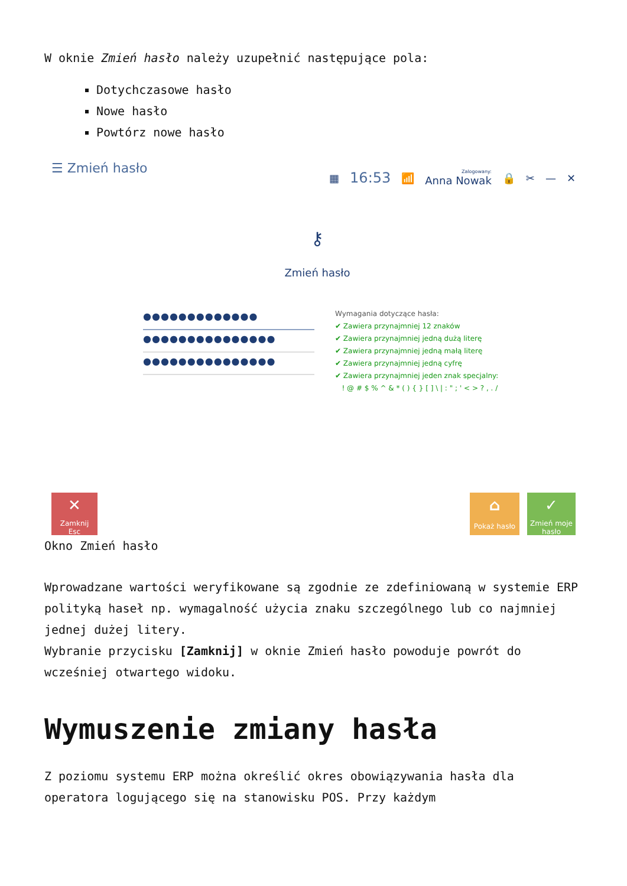W oknie Zmień hasło należy uzupełnić następujące pola:
Dotychczasowe hasło
Nowe hasło
Powtórz nowe hasło
☰ Zmień hasło
▦ 16:53 📶 Zalogowany:
Anna Nowak 🔒 ✂ — ✕
⚷
Zmień hasło
●●●●●●●●●●●●●
●●●●●●●●●●●●●●●
●●●●●●●●●●●●●●●
Wymagania dotyczące hasła:
✔ Zawiera przynajmniej 12 znaków
✔ Zawiera przynajmniej jedną dużą literę
✔ Zawiera przynajmniej jedną małą literę
✔ Zawiera przynajmniej jedną cyfrę
✔ Zawiera przynajmniej jeden znak specjalny:
! @ # $ % ^ & * ( ) { } [ ] \ | : " ; ' < > ? , . /
✕
Zamknij
Esc
⌂
Pokaż hasło
✓
Zmień moje
hasło
Okno Zmień hasło
Wprowadzane wartości weryfikowane są zgodnie ze zdefiniowaną w systemie ERP polityką haseł np. wymagalność użycia znaku szczególnego lub co najmniej jednej dużej litery.
Wybranie przycisku [Zamknij] w oknie Zmień hasło powoduje powrót do wcześniej otwartego widoku.
Wymuszenie zmiany hasła
Z poziomu systemu ERP można określić okres obowiązywania hasła dla operatora logującego się na stanowisku POS. Przy każdym